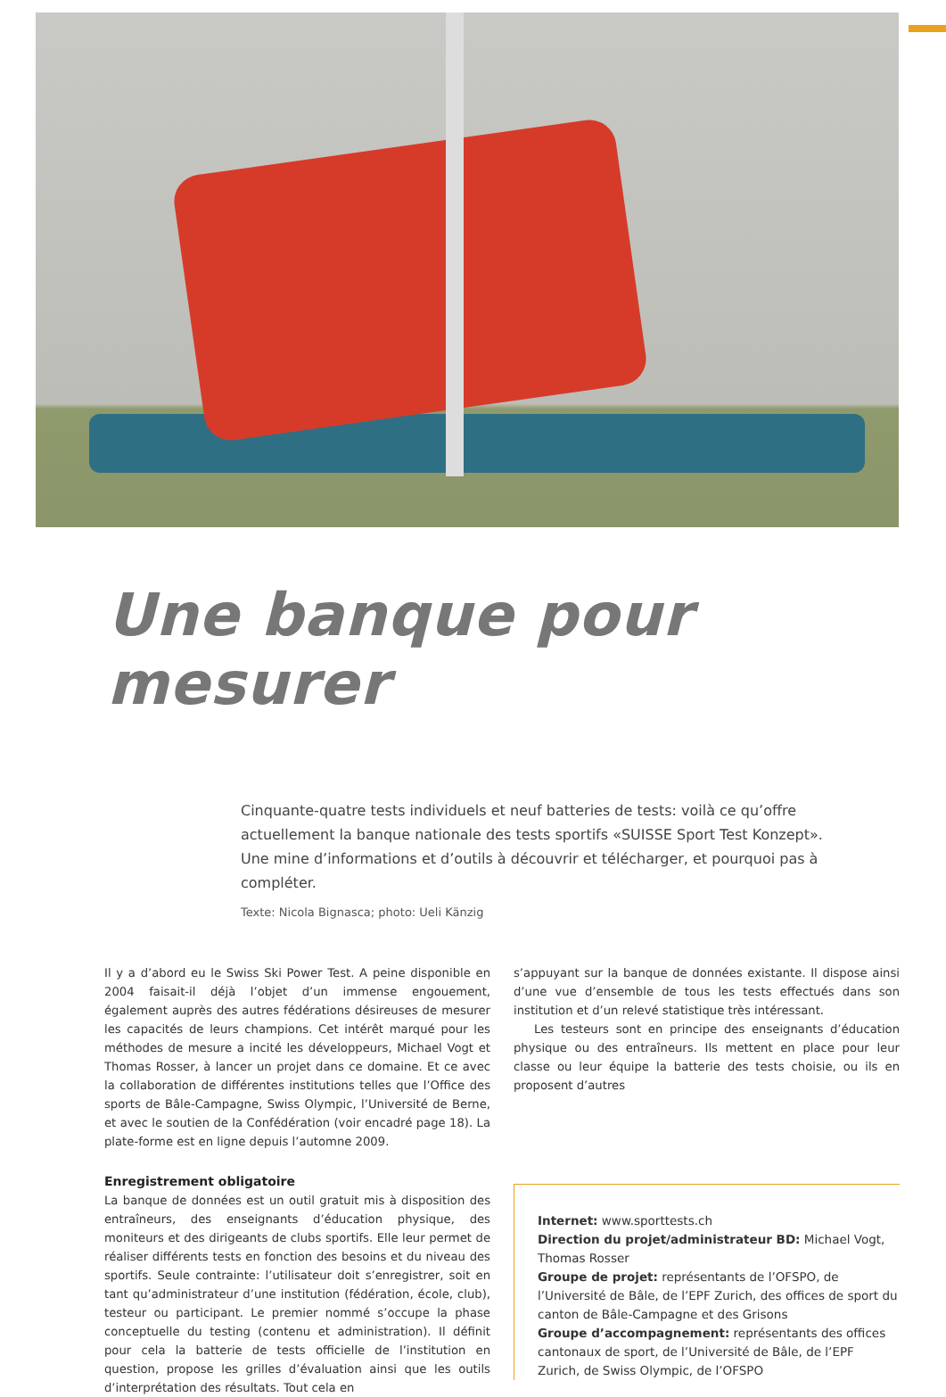Une banque pour mesurer
Cinquante-quatre tests individuels et neuf batteries de tests: voilà ce qu’offre actuellement la banque nationale des tests sportifs «SUISSE Sport Test Konzept». Une mine d’informations et d’outils à découvrir et télécharger, et pourquoi pas à compléter.
Texte: Nicola Bignasca; photo: Ueli Känzig
Il y a d’abord eu le Swiss Ski Power Test. A peine disponible en 2004 faisait-il déjà l’objet d’un immense engouement, également auprès des autres fédérations désireuses de mesurer les capacités de leurs champions. Cet intérêt marqué pour les méthodes de mesure a incité les développeurs, Michael Vogt et Thomas Rosser, à lancer un projet dans ce domaine. Et ce avec la collaboration de différentes institutions telles que l’Office des sports de Bâle-Campagne, Swiss Olympic, l’Université de Berne, et avec le soutien de la Confédération (voir encadré page 18). La plate-forme est en ligne depuis l’automne 2009.
Enregistrement obligatoire
La banque de données est un outil gratuit mis à disposition des entraîneurs, des enseignants d’éducation physique, des moniteurs et des dirigeants de clubs sportifs. Elle leur permet de réaliser différents tests en fonction des besoins et du niveau des sportifs. Seule contrainte: l’utilisateur doit s’enregistrer, soit en tant qu’administrateur d’une institution (fédération, école, club), testeur ou participant. Le premier nommé s’occupe la phase conceptuelle du testing (contenu et administration). Il définit pour cela la batterie de tests officielle de l’institution en question, propose les grilles d’évaluation ainsi que les outils d’interprétation des résultats. Tout cela en
s’appuyant sur la banque de données existante. Il dispose ainsi d’une vue d’ensemble de tous les tests effectués dans son institution et d’un relevé statistique très intéressant.
Les testeurs sont en principe des enseignants d’éducation physique ou des entraîneurs. Ils mettent en place pour leur classe ou leur équipe la batterie des tests choisie, ou ils en proposent d’autres
Internet: www.sporttests.ch
Direction du projet/administrateur BD: Michael Vogt, Thomas Rosser
Groupe de projet: représentants de l’OFSPO, de l’Université de Bâle, de l’EPF Zurich, des offices de sport du canton de Bâle-Campagne et des Grisons
Groupe d’accompagnement: représentants des offices cantonaux de sport, de l’Université de Bâle, de l’EPF Zurich, de Swiss Olympic, de l’OFSPO